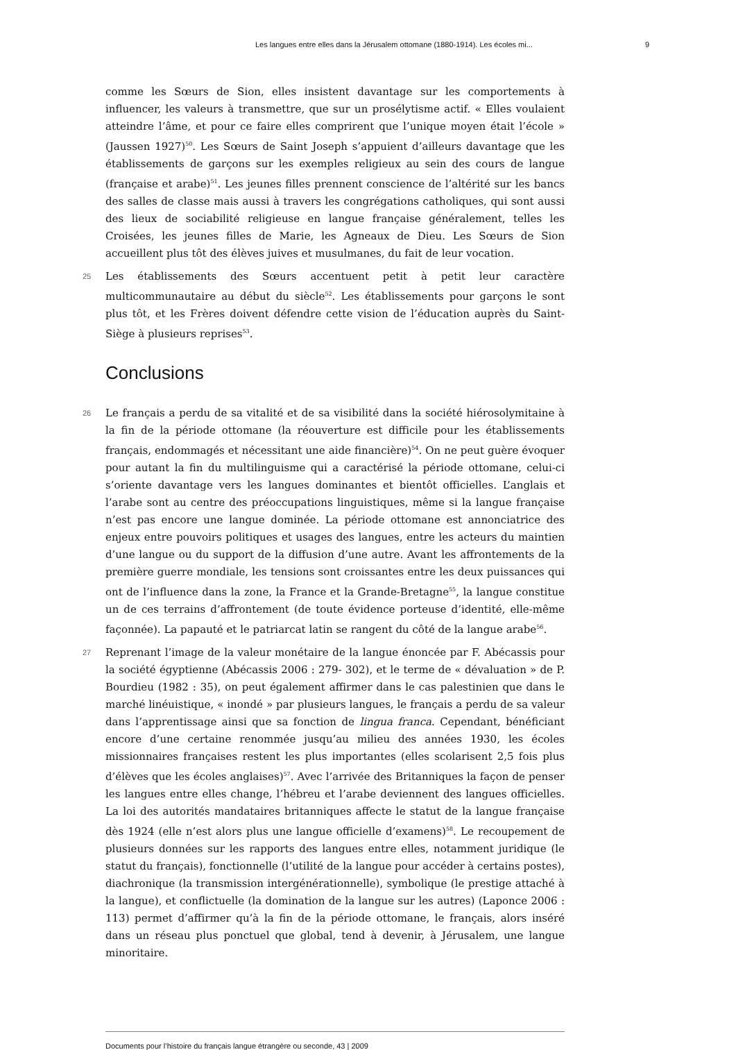Les langues entre elles dans la Jérusalem ottomane (1880-1914). Les écoles mi... 9
comme les Sœurs de Sion, elles insistent davantage sur les comportements à influencer, les valeurs à transmettre, que sur un prosélytisme actif. « Elles voulaient atteindre l’âme, et pour ce faire elles comprirent que l’unique moyen était l’école » (Jaussen 1927)<sup>50</sup>. Les Sœurs de Saint Joseph s’appuient d’ailleurs davantage que les établissements de garçons sur les exemples religieux au sein des cours de langue (française et arabe)<sup>51</sup>. Les jeunes filles prennent conscience de l’altérité sur les bancs des salles de classe mais aussi à travers les congrégations catholiques, qui sont aussi des lieux de sociabilité religieuse en langue française généralement, telles les Croisées, les jeunes filles de Marie, les Agneaux de Dieu. Les Sœurs de Sion accueillent plus tôt des élèves juives et musulmanes, du fait de leur vocation.
25 Les établissements des Sœurs accentuent petit à petit leur caractère multicommunautaire au début du siècle<sup>52</sup>. Les établissements pour garçons le sont plus tôt, et les Frères doivent défendre cette vision de l’éducation auprès du Saint-Siège à plusieurs reprises<sup>53</sup>.
Conclusions
26 Le français a perdu de sa vitalité et de sa visibilité dans la société hiérosolymitaine à la fin de la période ottomane (la réouverture est difficile pour les établissements français, endommagés et nécessitant une aide financière)<sup>54</sup>. On ne peut guère évoquer pour autant la fin du multilinguisme qui a caractérisé la période ottomane, celui-ci s’oriente davantage vers les langues dominantes et bientôt officielles. L’anglais et l’arabe sont au centre des préoccupations linguistiques, même si la langue française n’est pas encore une langue dominée. La période ottomane est annonciatrice des enjeux entre pouvoirs politiques et usages des langues, entre les acteurs du maintien d’une langue ou du support de la diffusion d’une autre. Avant les affrontements de la première guerre mondiale, les tensions sont croissantes entre les deux puissances qui ont de l’influence dans la zone, la France et la Grande-Bretagne<sup>55</sup>, la langue constitue un de ces terrains d’affrontement (de toute évidence porteuse d’identité, elle-même façonnée). La papauté et le patriarcat latin se rangent du côté de la langue arabe<sup>56</sup>.
27 Reprenant l’image de la valeur monétaire de la langue énoncée par F. Abécassis pour la société égyptienne (Abécassis 2006 : 279- 302), et le terme de « dévaluation » de P. Bourdieu (1982 : 35), on peut également affirmer dans le cas palestinien que dans le marché linéuistique, « inondé » par plusieurs langues, le français a perdu de sa valeur dans l’apprentissage ainsi que sa fonction de lingua franca. Cependant, bénéficiant encore d’une certaine renommée jusqu’au milieu des années 1930, les écoles missionnaires françaises restent les plus importantes (elles scolarisent 2,5 fois plus d’élèves que les écoles anglaises)<sup>57</sup>. Avec l’arrivée des Britanniques la façon de penser les langues entre elles change, l’hébreu et l’arabe deviennent des langues officielles. La loi des autorités mandataires britanniques affecte le statut de la langue française dès 1924 (elle n’est alors plus une langue officielle d’examens)<sup>58</sup>. Le recoupement de plusieurs données sur les rapports des langues entre elles, notamment juridique (le statut du français), fonctionnelle (l’utilité de la langue pour accéder à certains postes), diachronique (la transmission intergénérationnelle), symbolique (le prestige attaché à la langue), et conflictuelle (la domination de la langue sur les autres) (Laponce 2006 : 113) permet d’affirmer qu’à la fin de la période ottomane, le français, alors inséré dans un réseau plus ponctuel que global, tend à devenir, à Jérusalem, une langue minoritaire.
Documents pour l’histoire du français langue étrangère ou seconde, 43 | 2009